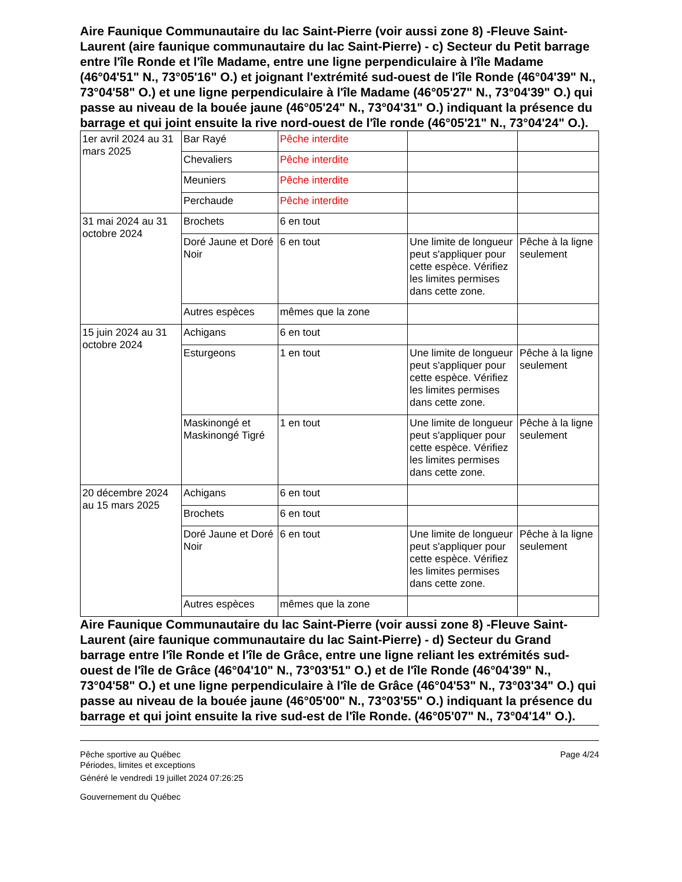Aire Faunique Communautaire du lac Saint-Pierre (voir aussi zone 8) -Fleuve Saint-Laurent (aire faunique communautaire du lac Saint-Pierre) - c) Secteur du Petit barrage entre l'île Ronde et l'île Madame, entre une ligne perpendiculaire à l'île Madame (46°04'51" N., 73°05'16" O.) et joignant l'extrémité sud-ouest de l'île Ronde (46°04'39" N., 73°04'58" O.) et une ligne perpendiculaire à l'île Madame (46°05'27" N., 73°04'39" O.) qui passe au niveau de la bouée jaune (46°05'24" N., 73°04'31" O.) indiquant la présence du barrage et qui joint ensuite la rive nord-ouest de l'île ronde (46°05'21" N., 73°04'24" O.).
| 1er avril 2024 au 31 mars 2025 | Bar Rayé | Pêche interdite | | |
| | Chevaliers | Pêche interdite | | |
| | Meuniers | Pêche interdite | | |
| | Perchaude | Pêche interdite | | |
| 31 mai 2024 au 31 octobre 2024 | Brochets | 6 en tout | | |
| | Doré Jaune et Doré Noir | 6 en tout | Une limite de longueur peut s'appliquer pour cette espèce. Vérifiez les limites permises dans cette zone. | Pêche à la ligne seulement |
| | Autres espèces | mêmes que la zone | | |
| 15 juin 2024 au 31 octobre 2024 | Achigans | 6 en tout | | |
| | Esturgeons | 1 en tout | Une limite de longueur peut s'appliquer pour cette espèce. Vérifiez les limites permises dans cette zone. | Pêche à la ligne seulement |
| | Maskinongé et Maskinongé Tigré | 1 en tout | Une limite de longueur peut s'appliquer pour cette espèce. Vérifiez les limites permises dans cette zone. | Pêche à la ligne seulement |
| 20 décembre 2024 au 15 mars 2025 | Achigans | 6 en tout | | |
| | Brochets | 6 en tout | | |
| | Doré Jaune et Doré Noir | 6 en tout | Une limite de longueur peut s'appliquer pour cette espèce. Vérifiez les limites permises dans cette zone. | Pêche à la ligne seulement |
| | Autres espèces | mêmes que la zone | | |
Aire Faunique Communautaire du lac Saint-Pierre (voir aussi zone 8) -Fleuve Saint-Laurent (aire faunique communautaire du lac Saint-Pierre) - d) Secteur du Grand barrage entre l'île Ronde et l'île de Grâce, entre une ligne reliant les extrémités sud-ouest de l'île de Grâce (46°04'10" N., 73°03'51" O.) et de l'île Ronde (46°04'39" N., 73°04'58" O.) et une ligne perpendiculaire à l'île de Grâce (46°04'53" N., 73°03'34" O.) qui passe au niveau de la bouée jaune (46°05'00" N., 73°03'55" O.) indiquant la présence du barrage et qui joint ensuite la rive sud-est de l'île Ronde. (46°05'07" N., 73°04'14" O.).
Pêche sportive au Québec
Périodes, limites et exceptions
Généré le vendredi 19 juillet 2024 07:26:25
Gouvernement du Québec
Page 4/24